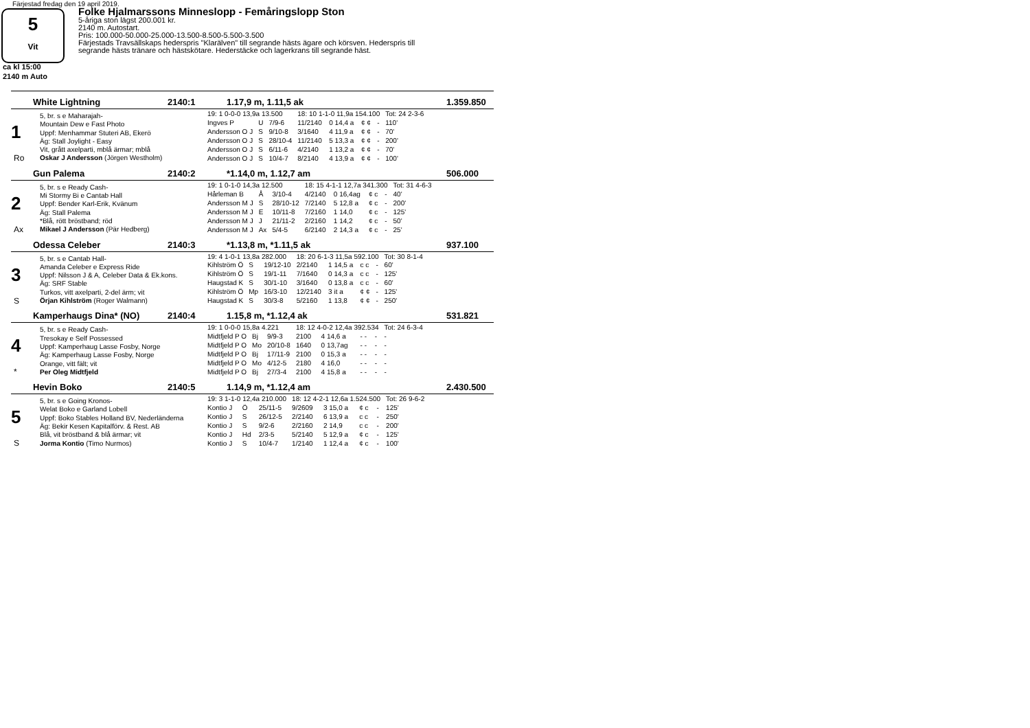Färjestad fredag den 19 april 2019.
5
Vit
Folke Hjalmarssons Minneslopp - Femåringslopp Ston
5-åriga ston lägst 200.001 kr.
2140 m. Autostart.
Pris: 100.000-50.000-25.000-13.500-8.500-5.500-3.500
Färjestads Travsällskaps hederspris "Klarälven" till segrande hästs ägare och körsven. Hederspris till
segrande hästs tränare och hästskötare. Hederstäcke och lagerkrans till segrande häst.
ca kl 15:00
2140 m Auto
White Lightning 2140:1 1.17,9 m, 1.11,5 ak 1.359.850
1
Ro
5, br. s e Maharajah-
Mountain Dew e Fast Photo
Uppf: Menhammar Stuteri AB, Ekerö
Äg: Stall Joylight - Easy
Vit, grått axelparti, mblå ärmar; mblå
Oskar J Andersson (Jörgen Westholm)
| 19: 1 0-0-0 13,9a 13.500 | | | 18: 10 1-1-0 11,9a 154.100 | | | | Tot: 24 2-3-6 |
| Ingves P | U | 7/9-6 | 11/2140 | 0 14,4 a | ¢ ¢ | - | 110' |
| Andersson O J | S | 9/10-8 | 3/1640 | 4 11,9 a | ¢ ¢ | - | 70' |
| Andersson O J | S | 28/10-4 | 11/2140 | 5 13,3 a | ¢ ¢ | - | 200' |
| Andersson O J | S | 6/11-6 | 4/2140 | 1 13,2 a | ¢ ¢ | - | 70' |
| Andersson O J | S | 10/4-7 | 8/2140 | 4 13,9 a | ¢ ¢ | - | 100' |
Gun Palema 2140:2 *1.14,0 m, 1.12,7 am 506.000
2
Ax
5, br. s e Ready Cash-
Mi Stormy Bi e Cantab Hall
Uppf: Bender Karl-Erik, Kvänum
Äg: Stall Palema
*Blå, rött bröstband; röd
Mikael J Andersson (Pär Hedberg)
| 19: 1 0-1-0 14,3a 12.500 | | | 18: 15 4-1-1 12,7a 341.300 | | | | Tot: 31 4-6-3 |
| Hårleman B | Å | 3/10-4 | 4/2140 | 0 16,4ag | ¢ c | - | 40' |
| Andersson M J | S | 28/10-12 | 7/2140 | 5 12,8 a | ¢ c | - | 200' |
| Andersson M J | E | 10/11-8 | 7/2160 | 1 14,0 | ¢ c | - | 125' |
| Andersson M J | J | 21/11-2 | 2/2160 | 1 14,2 | ¢ c | - | 50' |
| Andersson M J | Ax | 5/4-5 | 6/2140 | 2 14,3 a | ¢ c | - | 25' |
Odessa Celeber 2140:3 *1.13,8 m, *1.11,5 ak 937.100
3
S
5, br. s e Cantab Hall-
Amanda Celeber e Express Ride
Uppf: Nilsson J & A, Celeber Data & Ek.kons.
Äg: SRF Stable
Turkos, vitt axelparti, 2-del ärm; vit
Örjan Kihlström (Roger Walmann)
| 19: 4 1-0-1 13,8a 282.000 | | | 18: 20 6-1-3 11,5a 592.100 | | | | Tot: 30 8-1-4 |
| Kihlström Ö | S | 19/12-10 | 2/2140 | 1 14,5 a | c c | - | 60' |
| Kihlström Ö | S | 19/1-11 | 7/1640 | 0 14,3 a | c c | - | 125' |
| Haugstad K | S | 30/1-10 | 3/1640 | 0 13,8 a | c c | - | 60' |
| Kihlström Ö | Mp | 16/3-10 | 12/2140 | 3 it a | ¢ ¢ | - | 125' |
| Haugstad K | S | 30/3-8 | 5/2160 | 1 13,8 | ¢ ¢ | - | 250' |
Kamperhaugs Dina* (NO) 2140:4 1.15,8 m, *1.12,4 ak 531.821
4
*
5, br. s e Ready Cash-
Tresokay e Self Possessed
Uppf: Kamperhaug Lasse Fosby, Norge
Äg: Kamperhaug Lasse Fosby, Norge
Orange, vitt fält; vit
Per Oleg Midtfjeld
| 19: 1 0-0-0 15,8a 4.221 | | | 18: 12 4-0-2 12,4a 392.534 | | | | Tot: 24 6-3-4 |
| Midtfjeld P O | Bj | 9/9-3 | 2100 | 4 14,6 a | - - | - | - |
| Midtfjeld P O | Mo | 20/10-8 | 1640 | 0 13,7ag | - - | - | - |
| Midtfjeld P O | Bj | 17/11-9 | 2100 | 0 15,3 a | - - | - | - |
| Midtfjeld P O | Mo | 4/12-5 | 2180 | 4 16,0 | - - | - | - |
| Midtfjeld P O | Bj | 27/3-4 | 2100 | 4 15,8 a | - - | - | - |
Hevin Boko 2140:5 1.14,9 m, *1.12,4 am 2.430.500
5
S
5, br. s e Going Kronos-
Welat Boko e Garland Lobell
Uppf: Boko Stables Holland BV, Nederländerna
Äg: Bekir Kesen Kapitalförv. & Rest. AB
Blå, vit bröstband & blå ärmar; vit
Jorma Kontio (Timo Nurmos)
| 19: 3 1-1-0 12,4a 210.000 | | | 18: 12 4-2-1 12,6a 1.524.500 | | | | Tot: 26 9-6-2 |
| Kontio J | Ö | 25/11-5 | 9/2609 | 3 15,0 a | ¢ c | - | 125' |
| Kontio J | S | 26/12-5 | 2/2140 | 6 13,9 a | c c | - | 250' |
| Kontio J | S | 9/2-6 | 2/2160 | 2 14,9 | c c | - | 200' |
| Kontio J | Hd | 2/3-5 | 5/2140 | 5 12,9 a | ¢ c | - | 125' |
| Kontio J | S | 10/4-7 | 1/2140 | 1 12,4 a | ¢ c | - | 100' |